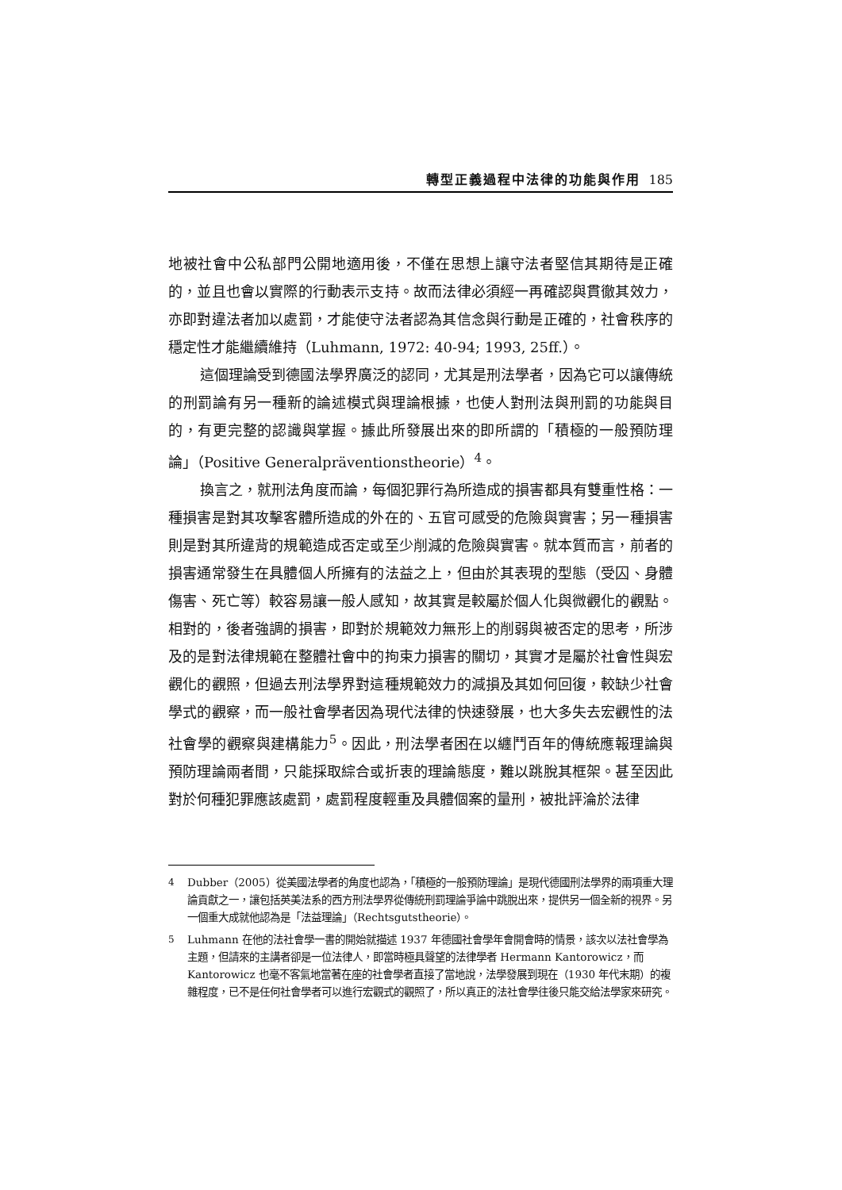轉型正義過程中法律的功能與作用 185
地被社會中公私部門公開地適用後，不僅在思想上讓守法者堅信其期待是正確的，並且也會以實際的行動表示支持。故而法律必須經一再確認與貫徹其效力，亦即對違法者加以處罰，才能使守法者認為其信念與行動是正確的，社會秩序的穩定性才能繼續維持（Luhmann, 1972: 40-94; 1993, 25ff.）。
這個理論受到德國法學界廣泛的認同，尤其是刑法學者，因為它可以讓傳統的刑罰論有另一種新的論述模式與理論根據，也使人對刑法與刑罰的功能與目的，有更完整的認識與掌握。據此所發展出來的即所謂的「積極的一般預防理論」（Positive Generalpräventionstheorie）<sup>4</sup>。
換言之，就刑法角度而論，每個犯罪行為所造成的損害都具有雙重性格：一種損害是對其攻擊客體所造成的外在的、五官可感受的危險與實害；另一種損害則是對其所違背的規範造成否定或至少削減的危險與實害。就本質而言，前者的損害通常發生在具體個人所擁有的法益之上，但由於其表現的型態（受囚、身體傷害、死亡等）較容易讓一般人感知，故其實是較屬於個人化與微觀化的觀點。相對的，後者強調的損害，即對於規範效力無形上的削弱與被否定的思考，所涉及的是對法律規範在整體社會中的拘束力損害的關切，其實才是屬於社會性與宏觀化的觀照，但過去刑法學界對這種規範效力的減損及其如何回復，較缺少社會學式的觀察，而一般社會學者因為現代法律的快速發展，也大多失去宏觀性的法社會學的觀察與建構能力<sup>5</sup>。因此，刑法學者困在以纏鬥百年的傳統應報理論與預防理論兩者間，只能採取綜合或折衷的理論態度，難以跳脫其框架。甚至因此對於何種犯罪應該處罰，處罰程度輕重及具體個案的量刑，被批評淪於法律
4 Dubber（2005）從美國法學者的角度也認為，「積極的一般預防理論」是現代德國刑法學界的兩項重大理論貢獻之一，讓包括英美法系的西方刑法學界從傳統刑罰理論爭論中跳脫出來，提供另一個全新的視界。另一個重大成就他認為是「法益理論」（Rechtsgutstheorie）。
5 Luhmann 在他的法社會學一書的開始就描述 1937 年德國社會學年會開會時的情景，該次以法社會學為主題，但請來的主講者卻是一位法律人，即當時極具聲望的法律學者 Hermann Kantorowicz，而 Kantorowicz 也毫不客氣地當著在座的社會學者直接了當地說，法學發展到現在（1930 年代末期）的複雜程度，已不是任何社會學者可以進行宏觀式的觀照了，所以真正的法社會學往後只能交給法學家來研究。